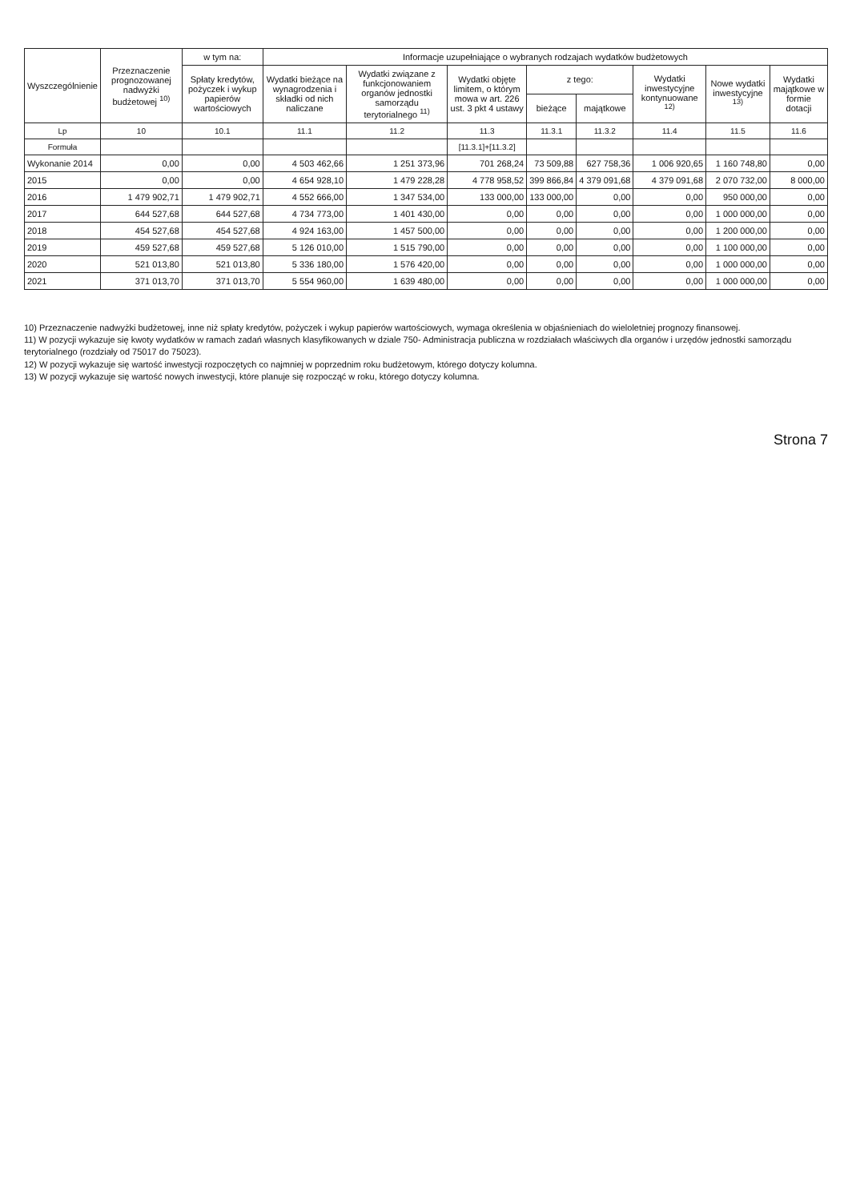| Wyszczególnienie | Przeznaczenie prognozowanej nadwyżki budżetowej <sup>10)</sup> | w tym na: | Informacje uzupełniające o wybranych rodzajach wydatków budżetowych | | | | | | | |
| --- | --- | --- | --- | --- | --- | --- | --- | --- | --- | --- |
| | | Spłaty kredytów, pożyczek i wykup papierów wartościowych | Wydatki bieżące na wynagrodzenia i składki od nich naliczane | Wydatki związane z funkcjonowaniem organów jednostki samorządu terytorialnego <sup>11)</sup> | Wydatki objęte limitem, o którym mowa w art. 226 ust. 3 pkt 4 ustawy | z tego: | | Wydatki inwestycyjne kontynuowane <sup>12)</sup> | Nowe wydatki inwestycyjne <sup>13)</sup> | Wydatki majątkowe w formie dotacji |
| | | | | | | bieżące | majątkowe | | | |
| Lp | 10 | 10.1 | 11.1 | 11.2 | 11.3 | 11.3.1 | 11.3.2 | 11.4 | 11.5 | 11.6 |
| Formuła | | | | | [11.3.1]+[11.3.2] | | | | | |
| Wykonanie 2014 | 0,00 | 0,00 | 4 503 462,66 | 1 251 373,96 | 701 268,24 | 73 509,88 | 627 758,36 | 1 006 920,65 | 1 160 748,80 | 0,00 |
| 2015 | 0,00 | 0,00 | 4 654 928,10 | 1 479 228,28 | 4 778 958,52 | 399 866,84 | 4 379 091,68 | 4 379 091,68 | 2 070 732,00 | 8 000,00 |
| 2016 | 1 479 902,71 | 1 479 902,71 | 4 552 666,00 | 1 347 534,00 | 133 000,00 | 133 000,00 | 0,00 | 0,00 | 950 000,00 | 0,00 |
| 2017 | 644 527,68 | 644 527,68 | 4 734 773,00 | 1 401 430,00 | 0,00 | 0,00 | 0,00 | 0,00 | 1 000 000,00 | 0,00 |
| 2018 | 454 527,68 | 454 527,68 | 4 924 163,00 | 1 457 500,00 | 0,00 | 0,00 | 0,00 | 0,00 | 1 200 000,00 | 0,00 |
| 2019 | 459 527,68 | 459 527,68 | 5 126 010,00 | 1 515 790,00 | 0,00 | 0,00 | 0,00 | 0,00 | 1 100 000,00 | 0,00 |
| 2020 | 521 013,80 | 521 013,80 | 5 336 180,00 | 1 576 420,00 | 0,00 | 0,00 | 0,00 | 0,00 | 1 000 000,00 | 0,00 |
| 2021 | 371 013,70 | 371 013,70 | 5 554 960,00 | 1 639 480,00 | 0,00 | 0,00 | 0,00 | 0,00 | 1 000 000,00 | 0,00 |
10) Przeznaczenie nadwyżki budżetowej, inne niż spłaty kredytów, pożyczek i wykup papierów wartościowych, wymaga określenia w objaśnieniach do wieloletniej prognozy finansowej.
11) W pozycji wykazuje się kwoty wydatków w ramach zadań własnych klasyfikowanych w dziale 750- Administracja publiczna w rozdziałach właściwych dla organów i urzędów jednostki samorządu terytorialnego (rozdziały od 75017 do 75023).
12) W pozycji wykazuje się wartość inwestycji rozpoczętych co najmniej w poprzednim roku budżetowym, którego dotyczy kolumna.
13) W pozycji wykazuje się wartość nowych inwestycji, które planuje się rozpocząć w roku, którego dotyczy kolumna.
Strona 7